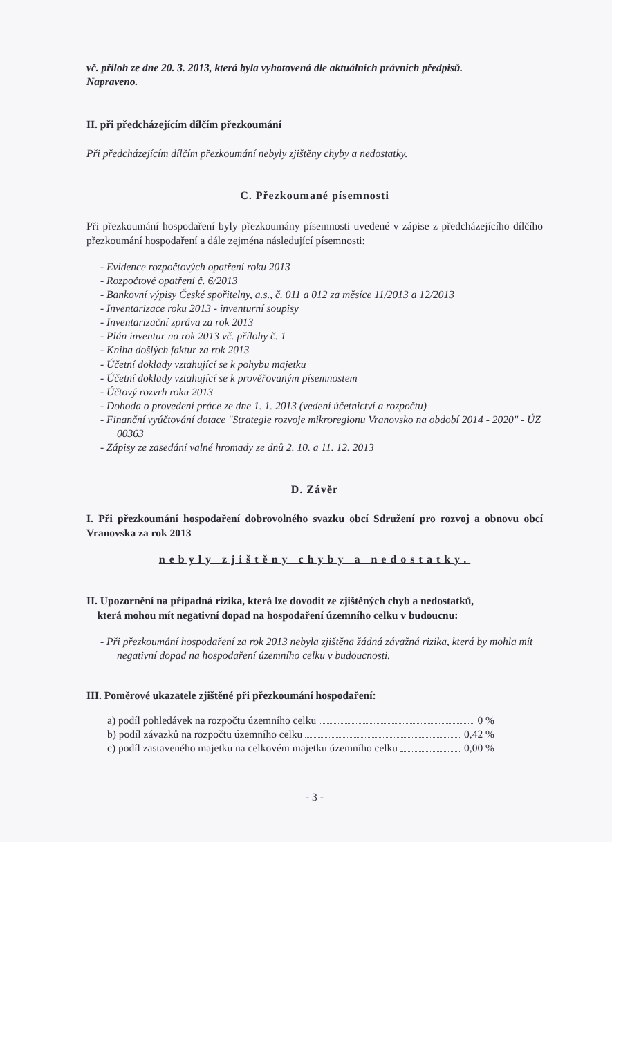vč. příloh ze dne 20. 3. 2013, která byla vyhotovená dle aktuálních právních předpisů.
Napraveno.
II. při předcházejícím dílčím přezkoumání
Při předcházejícím dílčím přezkoumání nebyly zjištěny chyby a nedostatky.
C. Přezkoumané písemnosti
Při přezkoumání hospodaření byly přezkoumány písemnosti uvedené v zápise z předcházejícího dílčího přezkoumání hospodaření a dále zejména následující písemnosti:
- Evidence rozpočtových opatření roku 2013
- Rozpočtové opatření č. 6/2013
- Bankovní výpisy České spořitelny, a.s., č. 011 a 012 za měsíce 11/2013 a 12/2013
- Inventarizace roku 2013 - inventurní soupisy
- Inventarizační zpráva za rok 2013
- Plán inventur na rok 2013 vč. přílohy č. 1
- Kniha došlých faktur za rok 2013
- Účetní doklady vztahující se k pohybu majetku
- Účetní doklady vztahující se k prověřovaným písemnostem
- Účtový rozvrh roku 2013
- Dohoda o provedení práce ze dne 1. 1. 2013 (vedení účetnictví a rozpočtu)
- Finanční vyúčtování dotace "Strategie rozvoje mikroregionu Vranovsko na období 2014 - 2020" - ÚZ 00363
- Zápisy ze zasedání valné hromady ze dnů 2. 10. a 11. 12. 2013
D. Závěr
I. Při přezkoumání hospodaření dobrovolného svazku obcí Sdružení pro rozvoj a obnovu obcí Vranovska za rok 2013
nebyly zjištěny chyby a nedostatky.
II. Upozornění na případná rizika, která lze dovodit ze zjištěných chyb a nedostatků,
která mohou mít negativní dopad na hospodaření územního celku v budoucnu:
- Při přezkoumání hospodaření za rok 2013 nebyla zjištěna žádná závažná rizika, která by mohla mít negativní dopad na hospodaření územního celku v budoucnosti.
III. Poměrové ukazatele zjištěné při přezkoumání hospodaření:
a) podíl pohledávek na rozpočtu územního celku 0 %
b) podíl závazků na rozpočtu územního celku 0,42 %
c) podíl zastaveného majetku na celkovém majetku územního celku 0,00 %
- 3 -